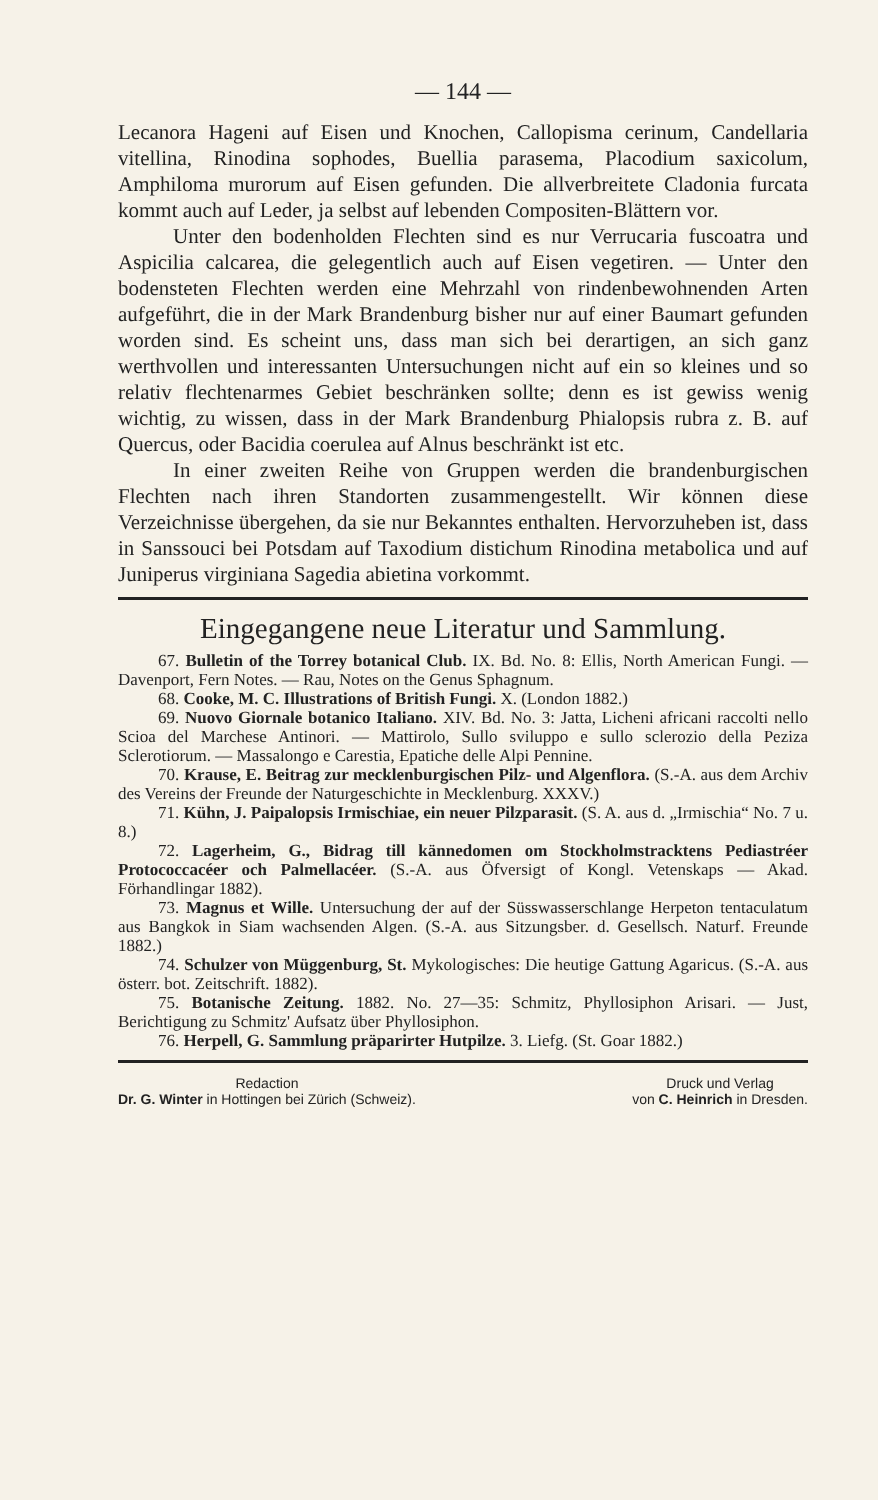— 144 —
Lecanora Hageni auf Eisen und Knochen, Callopisma cerinum, Candellaria vitellina, Rinodina sophodes, Buellia parasema, Placodium saxicolum, Amphiloma murorum auf Eisen gefunden. Die allverbreitete Cladonia furcata kommt auch auf Leder, ja selbst auf lebenden Compositen-Blättern vor.
Unter den bodenholden Flechten sind es nur Verrucaria fuscoatra und Aspicilia calcarea, die gelegentlich auch auf Eisen vegetiren. — Unter den bodensteten Flechten werden eine Mehrzahl von rindenbewohnenden Arten aufgeführt, die in der Mark Brandenburg bisher nur auf einer Baumart gefunden worden sind. Es scheint uns, dass man sich bei derartigen, an sich ganz werthvollen und interessanten Untersuchungen nicht auf ein so kleines und so relativ flechtenarmes Gebiet beschränken sollte; denn es ist gewiss wenig wichtig, zu wissen, dass in der Mark Brandenburg Phialopsis rubra z. B. auf Quercus, oder Bacidia coerulea auf Alnus beschränkt ist etc.
In einer zweiten Reihe von Gruppen werden die brandenburgischen Flechten nach ihren Standorten zusammengestellt. Wir können diese Verzeichnisse übergehen, da sie nur Bekanntes enthalten. Hervorzuheben ist, dass in Sanssouci bei Potsdam auf Taxodium distichum Rinodina metabolica und auf Juniperus virginiana Sagedia abietina vorkommt.
Eingegangene neue Literatur und Sammlung.
67. Bulletin of the Torrey botanical Club. IX. Bd. No. 8: Ellis, North American Fungi. — Davenport, Fern Notes. — Rau, Notes on the Genus Sphagnum.
68. Cooke, M. C. Illustrations of British Fungi. X. (London 1882.)
69. Nuovo Giornale botanico Italiano. XIV. Bd. No. 3: Jatta, Licheni africani raccolti nello Scioa del Marchese Antinori. — Mattirolo, Sullo sviluppo e sullo sclerozio della Peziza Sclerotiorum. — Massalongo e Carestia, Epatiche delle Alpi Pennine.
70. Krause, E. Beitrag zur mecklenburgischen Pilz- und Algenflora. (S.-A. aus dem Archiv des Vereins der Freunde der Naturgeschichte in Mecklenburg. XXXV.)
71. Kühn, J. Paipalopsis Irmischiae, ein neuer Pilzparasit. (S. A. aus d. „Irmischia“ No. 7 u. 8.)
72. Lagerheim, G., Bidrag till kännedomen om Stockholmstracktens Pediastréer Protococcacéer och Palmellacéer. (S.-A. aus Öfversigt of Kongl. Vetenskaps — Akad. Förhandlingar 1882).
73. Magnus et Wille. Untersuchung der auf der Süsswasserschlange Herpeton tentaculatum aus Bangkok in Siam wachsenden Algen. (S.-A. aus Sitzungsber. d. Gesellsch. Naturf. Freunde 1882.)
74. Schulzer von Müggenburg, St. Mykologisches: Die heutige Gattung Agaricus. (S.-A. aus österr. bot. Zeitschrift. 1882).
75. Botanische Zeitung. 1882. No. 27—35: Schmitz, Phyllosiphon Arisari. — Just, Berichtigung zu Schmitz' Aufsatz über Phyllosiphon.
76. Herpell, G. Sammlung präparirter Hutpilze. 3. Liefg. (St. Goar 1882.)
Redaction
Dr. G. Winter in Hottingen bei Zürich (Schweiz).
Druck und Verlag
von C. Heinrich in Dresden.